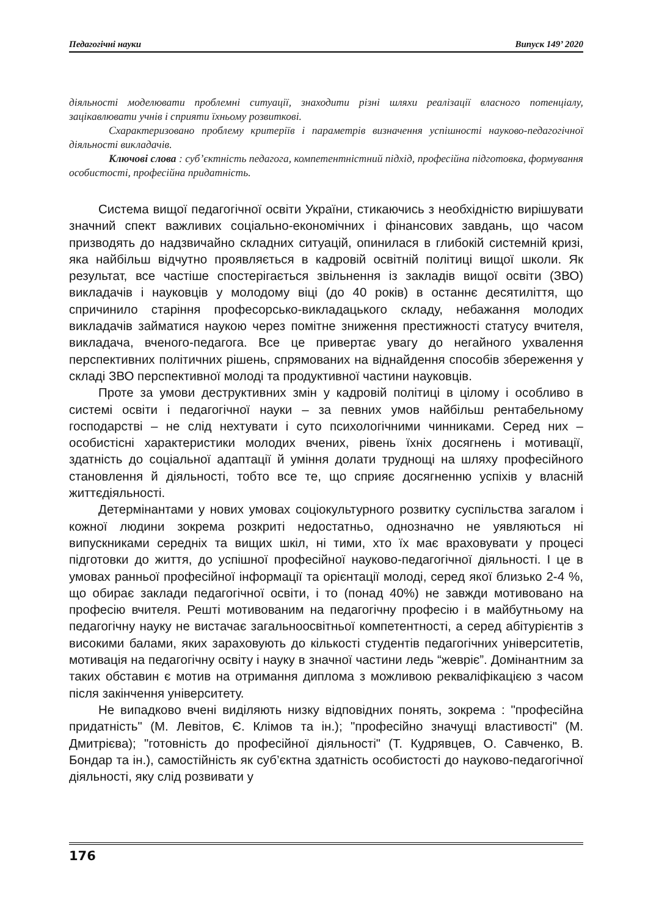Педагогічні науки Випуск 149’ 2020
діяльності моделювати проблемні ситуації, знаходити різні шляхи реалізації власного потенціалу, зацікавлювати учнів і сприяти їхньому розвиткові.
Схарактеризовано проблему критеріїв і параметрів визначення успішності науково-педагогічної діяльності викладачів.
Ключові слова : суб’єктність педагога, компетентністний підхід, професійна підготовка, формування особистості, професійна придатність.
Система вищої педагогічної освіти України, стикаючись з необхідністю вирішувати значний спект важливих соціально-економічних і фінансових завдань, що часом призводять до надзвичайно складних ситуацій, опинилася в глибокій системній кризі, яка найбільш відчутно проявляється в кадровій освітній політиці вищої школи. Як результат, все частіше спостерігається звільнення із закладів вищої освіти (ЗВО) викладачів і науковців у молодому віці (до 40 років) в останнє десятиліття, що спричинило старіння професорсько-викладацького складу, небажання молодих викладачів займатися наукою через помітне зниження престижності статусу вчителя, викладача, вченого-педагога. Все це привертає увагу до негайного ухвалення перспективних політичних рішень, спрямованих на віднайдення способів збереження у складі ЗВО перспективної молоді та продуктивної частини науковців.
Проте за умови деструктивних змін у кадровій політиці в цілому і особливо в системі освіти і педагогічної науки – за певних умов найбільш рентабельному господарстві – не слід нехтувати і суто психологічними чинниками. Серед них – особистісні характеристики молодих вчених, рівень їхніх досягнень і мотивації, здатність до соціальної адаптації й уміння долати труднощі на шляху професійного становлення й діяльності, тобто все те, що сприяє досягненню успіхів у власній життєдіяльності.
Детермінантами у нових умовах соціокультурного розвитку суспільства загалом і кожної людини зокрема розкриті недостатньо, однозначно не уявляються ні випускниками середніх та вищих шкіл, ні тими, хто їх має враховувати у процесі підготовки до життя, до успішної професійної науково-педагогічної діяльності. І це в умовах ранньої професійної інформації та орієнтації молоді, серед якої близько 2-4 %, що обирає заклади педагогічної освіти, і то (понад 40%) не завжди мотивовано на професію вчителя. Решті мотивованим на педагогічну професію і в майбутньому на педагогічну науку не вистачає загальноосвітньої компетентності, а серед абітурієнтів з високими балами, яких зараховують до кількості студентів педагогічних університетів, мотивація на педагогічну освіту і науку в значної частини ледь “жевріє”. Домінантним за таких обставин є мотив на отримання диплома з можливою рекваліфікацією з часом після закінчення університету.
Не випадково вчені виділяють низку відповідних понять, зокрема : "професійна придатність" (М. Левітов, Є. Клімов та ін.); "професійно значущі властивості" (М. Дмитрієва); "готовність до професійної діяльності" (Т. Кудрявцев, О. Савченко, В. Бондар та ін.), самостійність як суб’єктна здатність особистості до науково-педагогічної діяльності, яку слід розвивати у
176